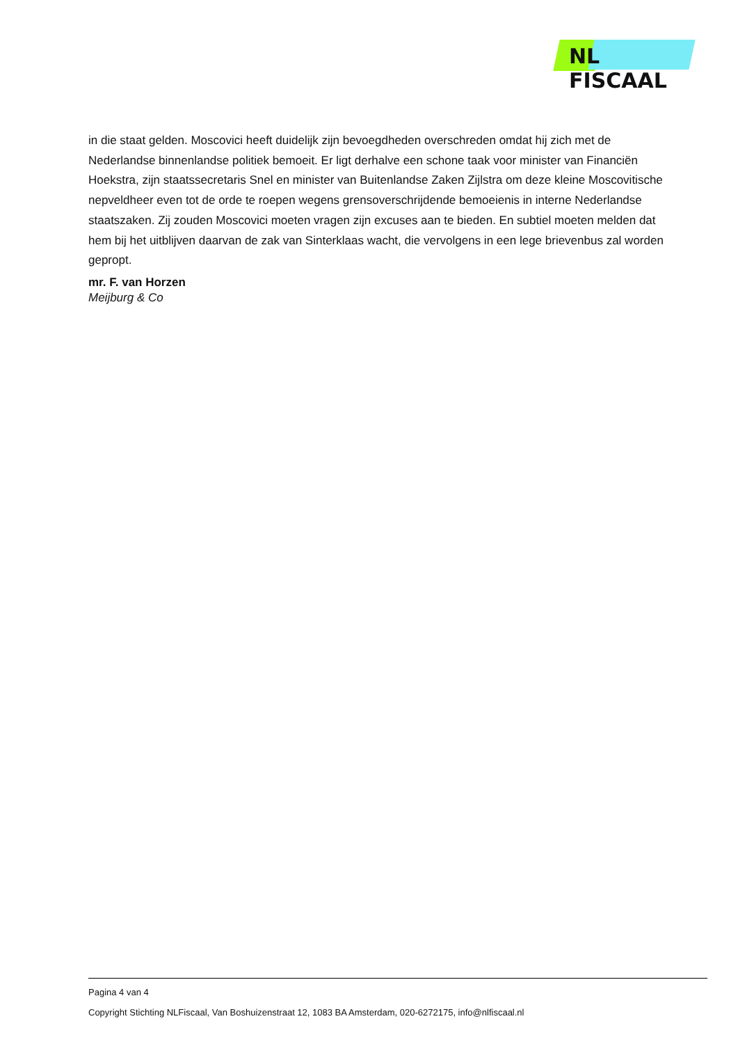NL FISCAAL
in die staat gelden. Moscovici heeft duidelijk zijn bevoegdheden overschreden omdat hij zich met de Nederlandse binnenlandse politiek bemoeit. Er ligt derhalve een schone taak voor minister van Financiën Hoekstra, zijn staatssecretaris Snel en minister van Buitenlandse Zaken Zijlstra om deze kleine Moscovitische nepveldheer even tot de orde te roepen wegens grensoverschrijdende bemoeienis in interne Nederlandse staatszaken. Zij zouden Moscovici moeten vragen zijn excuses aan te bieden. En subtiel moeten melden dat hem bij het uitblijven daarvan de zak van Sinterklaas wacht, die vervolgens in een lege brievenbus zal worden gepropt.
mr. F. van Horzen
Meijburg & Co
Pagina 4 van 4
Copyright Stichting NLFiscaal, Van Boshuizenstraat 12, 1083 BA Amsterdam, 020-6272175, info@nlfiscaal.nl